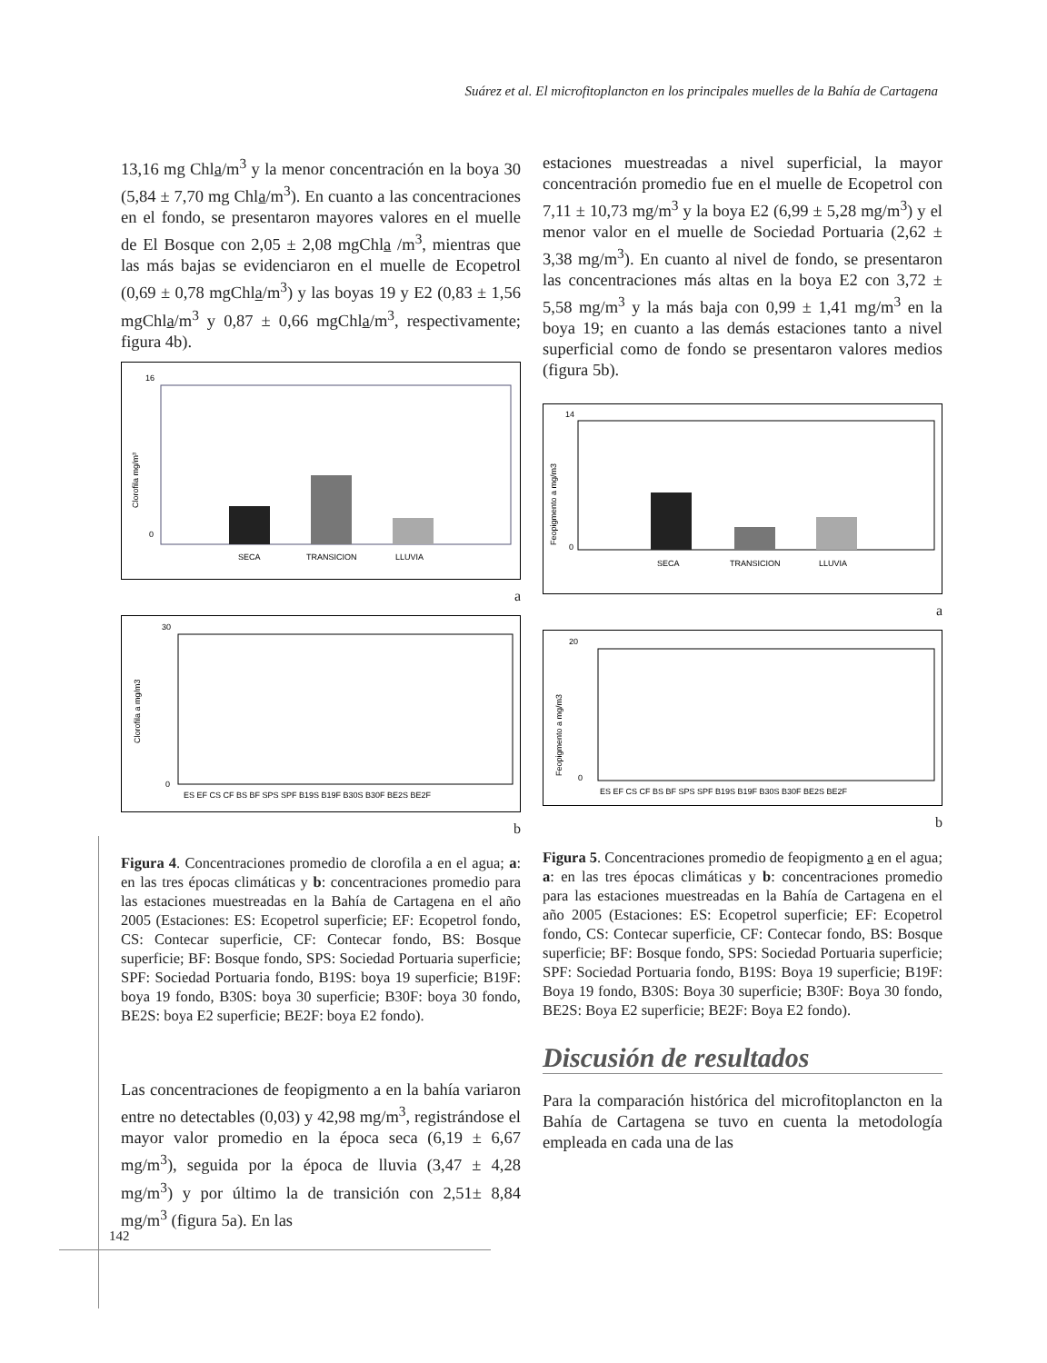Suárez et al. El microfitoplancton en los principales muelles de la Bahía de Cartagena
13,16 mg Chla/m<sup>3</sup> y la menor concentración en la boya 30 (5,84 ± 7,70 mg Chla/m<sup>3</sup>). En cuanto a las concentraciones en el fondo, se presentaron mayores valores en el muelle de El Bosque con 2,05 ± 2,08 mgChla /m<sup>3</sup>, mientras que las más bajas se evidenciaron en el muelle de Ecopetrol (0,69 ± 0,78 mgChla/m<sup>3</sup>) y las boyas 19 y E2 (0,83 ± 1,56 mgChla/m<sup>3</sup> y 0,87 ± 0,66 mgChla/m<sup>3</sup>, respectivamente; figura 4b).
16
0
Clorofila mg/m³
SECA
TRANSICION
LLUVIA
a
30
0
Clorofila a mg/m3
ES EF CS CF BS BF SPS SPF B19S B19F B30S B30F BE2S BE2F
b
Figura 4. Concentraciones promedio de clorofila a en el agua; a: en las tres épocas climáticas y b: concentraciones promedio para las estaciones muestreadas en la Bahía de Cartagena en el año 2005 (Estaciones: ES: Ecopetrol superficie; EF: Ecopetrol fondo, CS: Contecar superficie, CF: Contecar fondo, BS: Bosque superficie; BF: Bosque fondo, SPS: Sociedad Portuaria superficie; SPF: Sociedad Portuaria fondo, B19S: boya 19 superficie; B19F: boya 19 fondo, B30S: boya 30 superficie; B30F: boya 30 fondo, BE2S: boya E2 superficie; BE2F: boya E2 fondo).
Las concentraciones de feopigmento a en la bahía variaron entre no detectables (0,03) y 42,98 mg/m<sup>3</sup>, registrándose el mayor valor promedio en la época seca (6,19 ± 6,67 mg/m<sup>3</sup>), seguida por la época de lluvia (3,47 ± 4,28 mg/m<sup>3</sup>) y por último la de transición con 2,51± 8,84 mg/m<sup>3</sup> (figura 5a). En las
estaciones muestreadas a nivel superficial, la mayor concentración promedio fue en el muelle de Ecopetrol con 7,11 ± 10,73 mg/m<sup>3</sup> y la boya E2 (6,99 ± 5,28 mg/m<sup>3</sup>) y el menor valor en el muelle de Sociedad Portuaria (2,62 ± 3,38 mg/m<sup>3</sup>). En cuanto al nivel de fondo, se presentaron las concentraciones más altas en la boya E2 con 3,72 ± 5,58 mg/m<sup>3</sup> y la más baja con 0,99 ± 1,41 mg/m<sup>3</sup> en la boya 19; en cuanto a las demás estaciones tanto a nivel superficial como de fondo se presentaron valores medios (figura 5b).
14
0
Feopigmento a mg/m3
SECA
TRANSICION
LLUVIA
a
20
0
Feopigmento a mg/m3
ES EF CS CF BS BF SPS SPF B19S B19F B30S B30F BE2S BE2F
b
Figura 5. Concentraciones promedio de feopigmento a en el agua; a: en las tres épocas climáticas y b: concentraciones promedio para las estaciones muestreadas en la Bahía de Cartagena en el año 2005 (Estaciones: ES: Ecopetrol superficie; EF: Ecopetrol fondo, CS: Contecar superficie, CF: Contecar fondo, BS: Bosque superficie; BF: Bosque fondo, SPS: Sociedad Portuaria superficie; SPF: Sociedad Portuaria fondo, B19S: Boya 19 superficie; B19F: Boya 19 fondo, B30S: Boya 30 superficie; B30F: Boya 30 fondo, BE2S: Boya E2 superficie; BE2F: Boya E2 fondo).
Discusión de resultados
Para la comparación histórica del microfitoplancton en la Bahía de Cartagena se tuvo en cuenta la metodología empleada en cada una de las
142